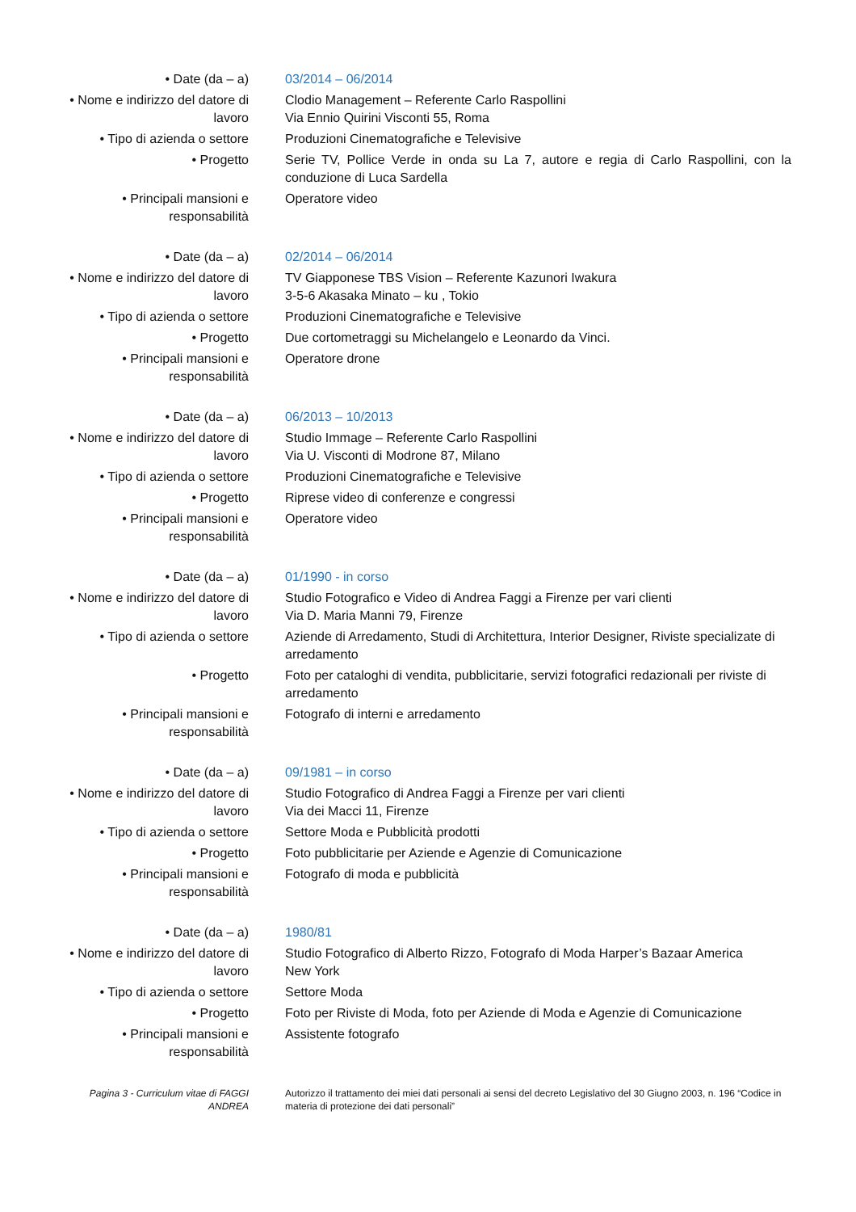| • Date (da – a) | 03/2014 – 06/2014 |
| • Nome e indirizzo del datore di lavoro | Clodio Management – Referente Carlo Raspollini Via Ennio Quirini Visconti 55, Roma |
| • Tipo di azienda o settore | Produzioni Cinematografiche e Televisive |
| • Progetto | Serie TV, Pollice Verde in onda su La 7, autore e regia di Carlo Raspollini, con la conduzione di Luca Sardella |
| • Principali mansioni e responsabilità | Operatore video |
| • Date (da – a) | 02/2014 – 06/2014 |
| • Nome e indirizzo del datore di lavoro | TV Giapponese TBS Vision – Referente Kazunori Iwakura 3-5-6 Akasaka Minato – ku , Tokio |
| • Tipo di azienda o settore | Produzioni Cinematografiche e Televisive |
| • Progetto | Due cortometraggi su Michelangelo e Leonardo da Vinci. |
| • Principali mansioni e responsabilità | Operatore drone |
| • Date (da – a) | 06/2013 – 10/2013 |
| • Nome e indirizzo del datore di lavoro | Studio Immage – Referente Carlo Raspollini Via U. Visconti di Modrone 87, Milano |
| • Tipo di azienda o settore | Produzioni Cinematografiche e Televisive |
| • Progetto | Riprese video di conferenze e congressi |
| • Principali mansioni e responsabilità | Operatore video |
| • Date (da – a) | 01/1990 - in corso |
| • Nome e indirizzo del datore di lavoro | Studio Fotografico e Video di Andrea Faggi a Firenze per vari clienti Via D. Maria Manni 79, Firenze |
| • Tipo di azienda o settore | Aziende di Arredamento, Studi di Architettura, Interior Designer, Riviste specializate di arredamento |
| • Progetto | Foto per cataloghi di vendita, pubblicitarie, servizi fotografici redazionali per riviste di arredamento |
| • Principali mansioni e responsabilità | Fotografo di interni e arredamento |
| • Date (da – a) | 09/1981 – in corso |
| • Nome e indirizzo del datore di lavoro | Studio Fotografico di Andrea Faggi a Firenze per vari clienti Via dei Macci 11, Firenze |
| • Tipo di azienda o settore | Settore Moda e Pubblicità prodotti |
| • Progetto | Foto pubblicitarie per Aziende e Agenzie di Comunicazione |
| • Principali mansioni e responsabilità | Fotografo di moda e pubblicità |
| • Date (da – a) | 1980/81 |
| • Nome e indirizzo del datore di lavoro | Studio Fotografico di Alberto Rizzo, Fotografo di Moda Harper’s Bazaar America New York |
| • Tipo di azienda o settore | Settore Moda |
| • Progetto | Foto per Riviste di Moda, foto per Aziende di Moda e Agenzie di Comunicazione |
| • Principali mansioni e responsabilità | Assistente fotografo |
| Pagina 3 - Curriculum vitae di FAGGI ANDREA | Autorizzo il trattamento dei miei dati personali ai sensi del decreto Legislativo del 30 Giugno 2003, n. 196 “Codice in materia di protezione dei dati personali” |